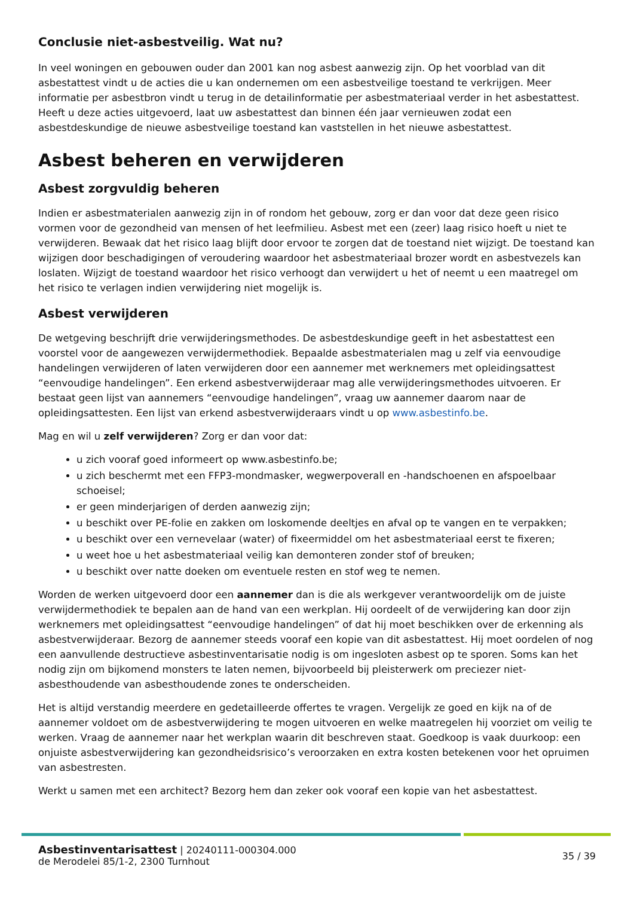Conclusie niet-asbestveilig. Wat nu?
In veel woningen en gebouwen ouder dan 2001 kan nog asbest aanwezig zijn. Op het voorblad van dit asbestattest vindt u de acties die u kan ondernemen om een asbestveilige toestand te verkrijgen. Meer informatie per asbestbron vindt u terug in de detailinformatie per asbestmateriaal verder in het asbestattest. Heeft u deze acties uitgevoerd, laat uw asbestattest dan binnen één jaar vernieuwen zodat een asbestdeskundige de nieuwe asbestveilige toestand kan vaststellen in het nieuwe asbestattest.
Asbest beheren en verwijderen
Asbest zorgvuldig beheren
Indien er asbestmaterialen aanwezig zijn in of rondom het gebouw, zorg er dan voor dat deze geen risico vormen voor de gezondheid van mensen of het leefmilieu. Asbest met een (zeer) laag risico hoeft u niet te verwijderen. Bewaak dat het risico laag blijft door ervoor te zorgen dat de toestand niet wijzigt. De toestand kan wijzigen door beschadigingen of veroudering waardoor het asbestmateriaal brozer wordt en asbestvezels kan loslaten. Wijzigt de toestand waardoor het risico verhoogt dan verwijdert u het of neemt u een maatregel om het risico te verlagen indien verwijdering niet mogelijk is.
Asbest verwijderen
De wetgeving beschrijft drie verwijderingsmethodes. De asbestdeskundige geeft in het asbestattest een voorstel voor de aangewezen verwijdermethodiek. Bepaalde asbestmaterialen mag u zelf via eenvoudige handelingen verwijderen of laten verwijderen door een aannemer met werknemers met opleidingsattest “eenvoudige handelingen”. Een erkend asbestverwijderaar mag alle verwijderingsmethodes uitvoeren. Er bestaat geen lijst van aannemers “eenvoudige handelingen”, vraag uw aannemer daarom naar de opleidingsattesten. Een lijst van erkend asbestverwijderaars vindt u op www.asbestinfo.be.
Mag en wil u zelf verwijderen? Zorg er dan voor dat:
u zich vooraf goed informeert op www.asbestinfo.be;
u zich beschermt met een FFP3-mondmasker, wegwerpoverall en -handschoenen en afspoelbaar schoeisel;
er geen minderjarigen of derden aanwezig zijn;
u beschikt over PE-folie en zakken om loskomende deeltjes en afval op te vangen en te verpakken;
u beschikt over een vernevelaar (water) of fixeermiddel om het asbestmateriaal eerst te fixeren;
u weet hoe u het asbestmateriaal veilig kan demonteren zonder stof of breuken;
u beschikt over natte doeken om eventuele resten en stof weg te nemen.
Worden de werken uitgevoerd door een aannemer dan is die als werkgever verantwoordelijk om de juiste verwijdermethodiek te bepalen aan de hand van een werkplan. Hij oordeelt of de verwijdering kan door zijn werknemers met opleidingsattest “eenvoudige handelingen” of dat hij moet beschikken over de erkenning als asbestverwijderaar. Bezorg de aannemer steeds vooraf een kopie van dit asbestattest. Hij moet oordelen of nog een aanvullende destructieve asbestinventarisatie nodig is om ingesloten asbest op te sporen. Soms kan het nodig zijn om bijkomend monsters te laten nemen, bijvoorbeeld bij pleisterwerk om preciezer niet-asbesthoudende van asbesthoudende zones te onderscheiden.
Het is altijd verstandig meerdere en gedetailleerde offertes te vragen. Vergelijk ze goed en kijk na of de aannemer voldoet om de asbestverwijdering te mogen uitvoeren en welke maatregelen hij voorziet om veilig te werken. Vraag de aannemer naar het werkplan waarin dit beschreven staat. Goedkoop is vaak duurkoop: een onjuiste asbestverwijdering kan gezondheidsrisico’s veroorzaken en extra kosten betekenen voor het opruimen van asbestresten.
Werkt u samen met een architect? Bezorg hem dan zeker ook vooraf een kopie van het asbestattest.
Asbestinventarisattest | 20240111-000304.000
de Merodelei 85/1-2, 2300 Turnhout
35 / 39